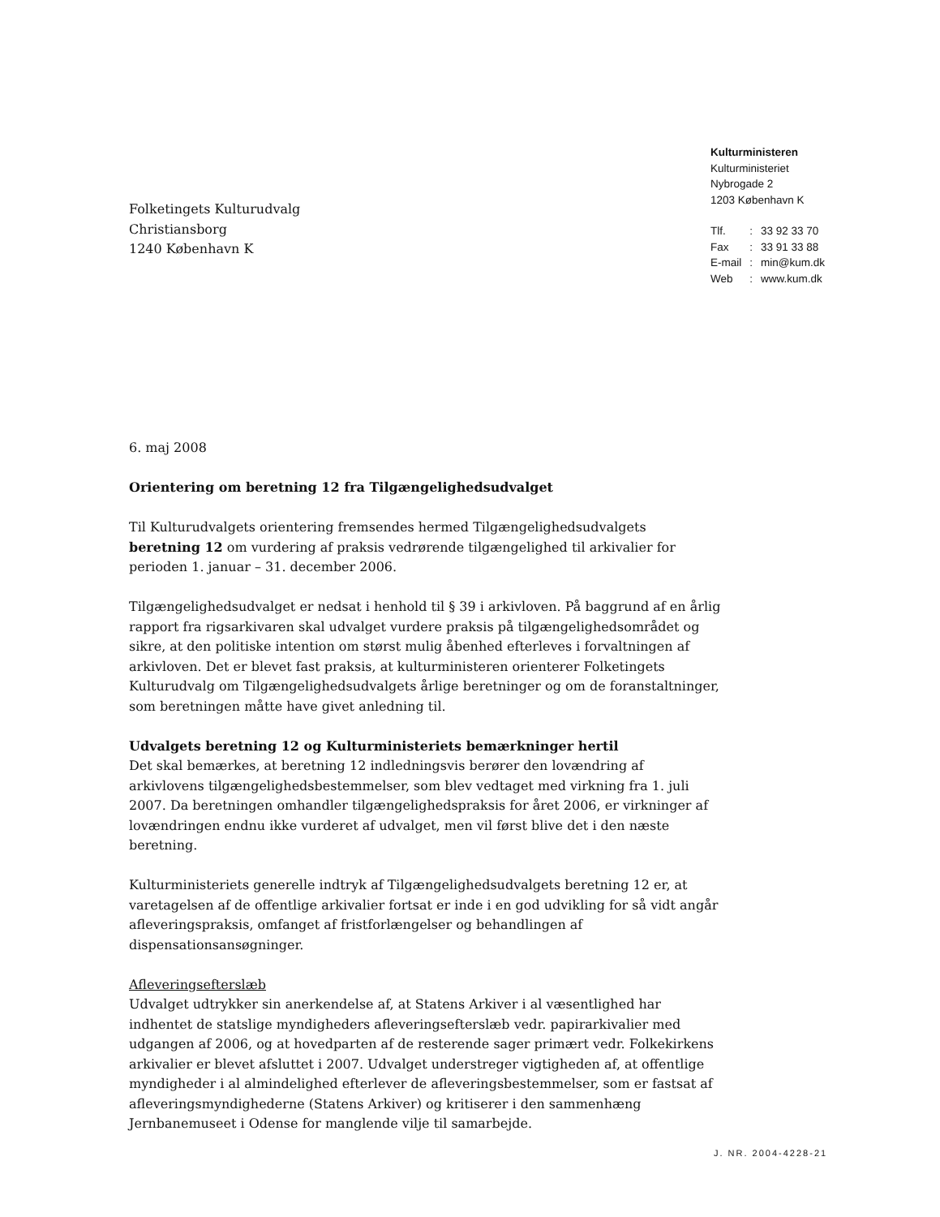Kulturministeren
Kulturministeriet
Nybrogade 2
1203 København K
| Tlf. | : | 33 92 33 70 |
| Fax | : | 33 91 33 88 |
| E-mail | : | min@kum.dk |
| Web | : | www.kum.dk |
Folketingets Kulturudvalg
Christiansborg
1240 København K
6. maj 2008
Orientering om beretning 12 fra Tilgængelighedsudvalget
Til Kulturudvalgets orientering fremsendes hermed Tilgængelighedsudvalgets beretning 12 om vurdering af praksis vedrørende tilgængelighed til arkivalier for perioden 1. januar – 31. december 2006.
Tilgængelighedsudvalget er nedsat i henhold til § 39 i arkivloven. På baggrund af en årlig rapport fra rigsarkivaren skal udvalget vurdere praksis på tilgængelighedsområdet og sikre, at den politiske intention om størst mulig åbenhed efterleves i forvaltningen af arkivloven. Det er blevet fast praksis, at kulturministeren orienterer Folketingets Kulturudvalg om Tilgængelighedsudvalgets årlige beretninger og om de foranstaltninger, som beretningen måtte have givet anledning til.
Udvalgets beretning 12 og Kulturministeriets bemærkninger hertil
Det skal bemærkes, at beretning 12 indledningsvis berører den lovændring af arkivlovens tilgængelighedsbestemmelser, som blev vedtaget med virkning fra 1. juli 2007. Da beretningen omhandler tilgængelighedspraksis for året 2006, er virkninger af lovændringen endnu ikke vurderet af udvalget, men vil først blive det i den næste beretning.
Kulturministeriets generelle indtryk af Tilgængelighedsudvalgets beretning 12 er, at varetagelsen af de offentlige arkivalier fortsat er inde i en god udvikling for så vidt angår afleveringspraksis, omfanget af fristforlængelser og behandlingen af dispensationsansøgninger.
Afleveringsefterslæb
Udvalget udtrykker sin anerkendelse af, at Statens Arkiver i al væsentlighed har indhentet de statslige myndigheders afleveringsefterslæb vedr. papirarkivalier med udgangen af 2006, og at hovedparten af de resterende sager primært vedr. Folkekirkens arkivalier er blevet afsluttet i 2007. Udvalget understreger vigtigheden af, at offentlige myndigheder i al almindelighed efterlever de afleveringsbestemmelser, som er fastsat af afleveringsmyndighederne (Statens Arkiver) og kritiserer i den sammenhæng Jernbanemuseet i Odense for manglende vilje til samarbejde.
J. NR. 2004-4228-21